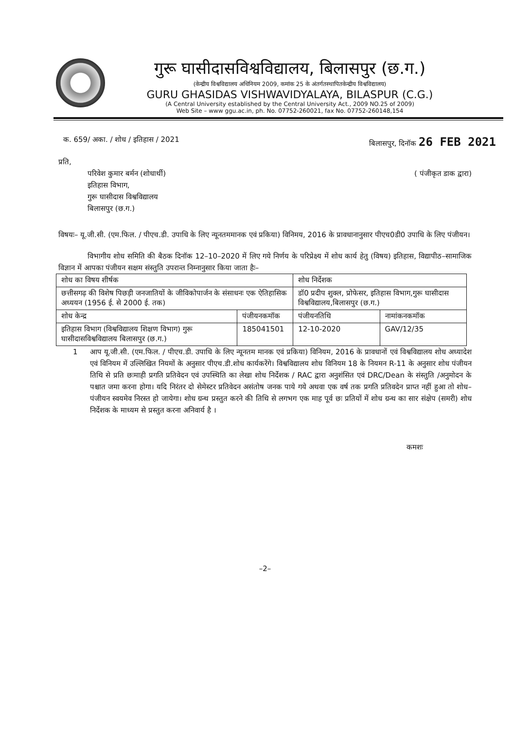गुरू घासीदासविश्वविद्यालय, बिलासपुर (छ.ग.)
(केन्द्रीय विश्वविद्यालय अधिनियम 2009, कमांक 25 के अंतर्गतस्थापितकेन्द्रीय विश्वविद्यालय)
GURU GHASIDAS VISHWAVIDYALAYA, BILASPUR (C.G.)
(A Central University established by the Central University Act., 2009 NO.25 of 2009)
Web Site – www ggu.ac.in, ph. No. 07752-260021, fax No. 07752-260148,154
क. 659/ अका. / शोध / इतिहास / 2021 बिलासपुर, दिनॉक 26 FEB 2021
प्रति,
परिवेश कुमार बर्मन (शोधार्थी)
इतिहास विभाग,
गुरू घासीदास विश्वविद्यालय
बिलासपुर (छ.ग.)
( पंजीकृत डाक द्वारा)
विषयः– यू.जी.सी. (एम.फिल. / पीएच.डी. उपाधि के लिए न्यूनतममानक एवं प्रकिया) विनिमय, 2016 के प्रावधानानुसार पीएच0डी0 उपाधि के लिए पंजीयन।
विभागीय शोध समिति की बैठक दिनॉक 12–10–2020 में लिए गये निर्णय के परिप्रेक्ष्य में शोध कार्य हेतु (विषय) इतिहास, विद्यापीठ–सामाजिक विज्ञान में आपका पंजीयन सक्षम संस्तुति उपरान्त निम्नानुसार किया जाता हैः–
| शोध का विषय शीर्षक | | शोध निर्देशक | |
| --- | --- | --- | --- |
| छत्तीसगढ़ की विशेष पिछड़ी जनजातियों के जीविकोपार्जन के संसाधनः एक ऐतिहासिक अध्ययन (1956 ई. से 2000 ई. तक) | | डॉ0 प्रदीप शुक्ल, प्रोफेसर, इतिहास विभाग,गुरू घासीदास विश्वविद्यालय,बिलासपुर (छ.ग.) | |
| शोध केन्द्र | पंजीयनकमॉक | पंजीयनतिथि | नामांकनकमॉक |
| इतिहास विभाग (विश्वविद्यालय शिक्षण विभाग) गुरू घासीदासविश्वविद्यालय बिलासपुर (छ.ग.) | 185041501 | 12-10-2020 | GAV/12/35 |
1 आप यू.जी.सी. (एम.फिल. / पीएच.डी. उपाधि के लिए न्यूनतम मानक एवं प्रकिया) विनियम, 2016 के प्रावधानों एवं विश्वविद्यालय शोध अध्यादेश एवं विनियम में उल्लिखित नियमों के अनुसार पीएच.डी.शोध कार्यकरेंगे। विश्वविद्यालय शोध विनियम 18 के नियमन R-11 के अनुसार शोध पंजीयन तिथि से प्रति छःमाही प्रगति प्रतिवेदन एवं उपस्थिति का लेखा शोध निर्देशक / RAC द्वारा अनुशंसित एवं DRC/Dean के संस्तुति /अनुमोदन के पश्चात जमा करना होगा। यदि निरंतर दो सेमेस्टर प्रतिवेदन असंतोष जनक पाये गये अथवा एक वर्ष तक प्रगति प्रतिवदेन प्राप्त नहीं हुआ तो शोध–पंजीयन स्वयमेव निरस्त हो जायेगा। शोध ग्रन्थ प्रस्तुत करने की तिथि से लगभग एक माह पूर्व छः प्रतियों में शोध ग्रन्थ का सार संक्षेप (समरी) शोध निर्देशक के माध्यम से प्रस्तुत करना अनिवार्य है ।
कमशः
–2–